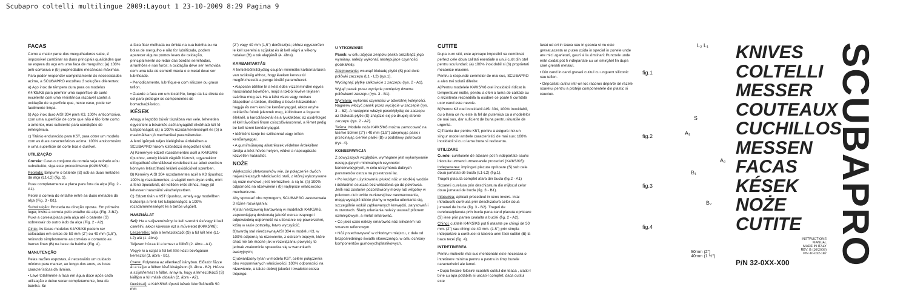Scubapro coltelli multilingue 2009:Layout 1 23-10-2009 8:29 Pagina 9
FACAS
Como a maior parte dos mergulhadores sabe, é impossível combinar as duas principais qualidades que se espera do aço em uma faca de mergulho: (a) 100% anti-corrosiva e (b) propriedades mecânicas máximas.
Para poder responder completamente às necessidades acima, a SCUBAPRO escolheu 3 soluções diferentes:
a) Aço inox de têmpera dura para os modelos K4/K5/K6 para permitir uma superfície de corte excelente com uma resistência razoável contra a oxidação de superfície que, neste caso, pode ser facilmente limpa.
b) Aço inox duro AISI 304 para K3, 100% anticorrosivo, com uma superfície de corte que não é tão forte como a anterior, mas suficiente para condições de emergência.
c) Titânio endurecido para K5T, para obter um modelo com as duas características acima: 100% anticorrosivo e uma superfície de corte boa e durável.
UTILIZAÇÃO
Correia: Caso o conjunto da correia seja retirado e/ou substituído, siga este procedimento (K4/K5/K6):
Retirada: Empurre o batente (S) sob as duas metades da alça (L1-L2) (fig. 1).
Puxe completamente a placa para fora da alça (Fig. 2 - A1).
Retire a correia do entalhe entre as duas metades da alça (Fig. 3 - B1).
Substituição: Proceda na direção oposta. Em primeiro lugar, insira a correia pelo entalhe da alça (Fig. 3-B2). Puxe a correia/placa pela alça até o batente (S) sobressair do outro lado da alça (Fig. 2 - A2).
Cinto: As facas modelos K4/K5/K6 podem ser colocadas em cintos de 50 mm (2") ou 40 mm (1,5"), retirando simplesmente as correias e cortando as barras finas (B) na base da bainha (Fig. 4).
MANUTENÇÃO
Pelas razões expostas, é necessário um cuidado mínimo para manter, ao longo dos anos, as boas características da lâmina.
• Lave totalmente a faca em água doce após cada utilização e deixe secar completamente, fora da bainha: Se
a faca ficar molhada ou úmida na sua bainha ou na bolsa de mergulho e não for lubrificada, podem aparecer alguns pontos leves de oxidação, principalmente ao redor das bordas serrilhadas, arranhões e nos furos: a oxidação deve ser removida com uma tela de esmeril macia e o metal deve ser lubrificado.
• Periodicamente, lubrifique-a com silicone ou graxa teflon.
• Guarde a faca em um local frio, longe da luz direta do sol para proteger os componentes de borracha/plástico.
KÉSEK
Ahogy a legtöbb búvár tisztában van vele, lehetetlen egyesíteni a búvárkés acél anyagától elvárható két fő tulajdonságot: (a) a 100% rozsdamentességet és (b) a maximálisan jó mechanikai paramétereket.
A fenti igények teljes kielégítése érdekében a SCUBAPRO három különböző megoldást kínál:
A) Keményre edzett rozsdamentes acél a K4/K5/K6 típushoz, amely kiváló vágóélt biztosít, ugyanakkor elfogadható ellenállással rendelkezik az adott esetben könnyen letisztítható felületi oxidációval szemben.
B) Kemény AISI 304 rozsdamentes acél a K3 típushoz; 100%-ig rozsdamentes; a vágóél nem olyan erős, mint a fenti típusoknál, de kellően erős ahhoz, hogy jól lehessen használni vészhelyzetben.
C) Edzett titán a K5T típushoz, amely egy modellben biztosítja a fenti két tulajdonságot: a 100% rozsdamentességet és a tartós vágóélt.
HASZNÁLAT
Szíj: Ha a szíjszerelvényt le kell szerelni és/vagy ki kell cserélni, akkor kövesse ezt a műveletet (K4/K5/K6):
Leszerelés: toljа a lemezütközőt (S) a fül két fele (L1-L2) alá (1. ábra).
Teljesen húzza ki a lemezt a fülből (2. ábra - A1).
Vegye ki a szíjat a fül két fele közti bevágáson keresztül (3. ábra - B1).
Csere: Folytassa az ellenkező irányban. Először fűzze át a szíjat a fülben lévő kivágáson (3. ábra - B2). Húzza a szíjat/lemezt a fülbe, annyira, hogy a lemezütköző (S) kiálljon a fül másik oldalán (2. ábra - A2).
Derékszíj: a K4/K5/K6 típusú kések felerősíthetők 50 mm
(2") vagy 40 mm (1,5") derékszíjra; ehhez egyszerűen le kell szerelni a szíjakat és át kell vágni a vékony rudakat (B) a tok alapjánál (4. ábra).
KARBANTARTÁS
A fentiekből kifolyólag csupán minimális karbantartásra van szükség ahhoz, hogy éveken keresztül megőrizhessük a penge kiváló paramétereit.
• Alaposan öblítse le a kést édes vízzel minden egyes használatot követően, majd a tokból kivéve teljesen szárítsa meg azt. Ha a kést vizes vagy nedves állapotban a tokban, illetőleg a búvár-hátizsákban hagyja és nem keni be kenőanyaggal, akkor enyhe oxidációs foltok jelennek meg, különösen a fogazott éleknél, a karcolásoknál és a lyukakban; az oxidréteget el kell távolítani finom csiszolóvászonnal, a fémet pedig be kell kenni kenőanyaggal.
• Időnként kenje be szilikonnal vagy teflon kenőanyaggal.
• A gumi/műanyag alkatrészek védelme érdekében tárolja a kést hűvös helyen, védve a napsugárzás közvetlen hatásától.
NOŻE
Większości płetwonurków wie, że połączenie dwóch najważniejszych właściwości stali, z której wykonywane są noże nurkowe, jest niemożliwe, a są to: (a) 100% odporność na rdzewienie i (b) najlepsze właściwości mechaniczne.
Aby sprostać obu wymogom, SCUBAPRO zastosowała 3 różne rozwiązania:
A)stal nierdzewną hartowaną w modelach K4/K5/K6, zapewniającą doskonałą jakość ostrza trzącego i odpowiednią odporność na utlenianie się powierzchni, którą w razie potrzeby, łatwo wyczyścić;
B)twardą stal nierdzewną AISI 304 w modelu K3, w 100% odporną na rdzewienie, z ostrzem tnącym, które choć nie tak mocne jak w rozwiązaniu powyżej, to jednak znakomicie sprawdza się w warunkach awaryjnych;
C)utwardzony tytan w modelu K5T, celem połączenia obu wspomnianych właściwości: 100% odporności na rdzewienie, a także dobrej jakości i trwałości ostrza tnącego.
U YTKOWANIE
Pasek: w celu zdjęcia zespołu paska oraz/bądź jego wymiany, należy wykonać następujące czynności (K4/K5/K6):
Zdejmowanie: wsunąć blokadę płytki (S) pod dwie połówki zaczepu (L1 - L2) (rys.1).
Wyciągnąć płytkę całkowicie z zaczepu (rys. 2 - A1).
Wyjąć pasek przez wycięcie pomiędzy dwoma połówkami zaczepu (rys. 3 - B1).
Wymiana: wykonać czynności w odwrotnej kolejności. Najpierw włożyć pasek przez wycięcie w zaczepie (rys. 3 – B2). A następnie włożyć pasek/płytkę do zaczepu aż blokada płytki (S) znajdzie się po drugiej stronie zaczepu (rys. 2 - A2).
Taśma: Modele noża K4/K5/K6 można zamocować na taśmie 50mm (2") i 40 mm (1,5") zdejmując paski i przecinając cienkie paski (B) u podstawy pokrowca (rys. 4).
KONSERWACJA
Z powyższych względów, wymagane jest wykonywanie następujących minimalnych czynności konserwacyjnych, w celu utrzymania dobrych parametrów ostrza na przestrzeni lat.
• Po każdym użytkowaniu płukać nóż w słodkiej wodzie i dokładnie osuszać bez wkładania go do pokrowca. Jeśli nóż zostanie pozostawiony mokry lub wilgotny w pokrowcu lub torbie nurkowej bez nasmarowania, mogą wystąpić lekkie plamy w wyniku utleniania się, szczególnie wokół ząbkowanych krawędzi, zarysowań i w otworach. Ślady utleniania należy usuwać płótnem szmerglowym, a metal smarować.
• Co jakiś czas należy smarować nóż silikonem lub smarem teflonowym.
• Nóż przechowywać w chłodnym miejscu, z dala od bezpośredniego światła słonecznego, w celu ochrony komponentów gumowych/plastikowych.
CUTITE
Dupa cum stiti, este aproape imposibil sa combinati perfect cele doua calitati esentiale a unui cutit din otel pentru scufundari: (a) 100% inoxidabil si (b) proprietati mecanice maxime.
Pentru a raspunde cerintelor de mai sus, SCUBAPRO a ales trei solutii diferite:
A)Pentru modelele K4/K5/K6 otel inoxidabil ridicat la temperature inalte, pentru a oferi o lama de calitate cu o rezistenta rezonabila la oxidare ce poate fi curatata usor cand este nevoie.
B)Pentru K3 otel inoxidabil AISI 304, 100% inoxidabil, cu o lama ce nu este la fel de puternica ca a modelelor de mai sus, dar suficient de buna pentru situatiile de urgenta.
C)Titaniu dur pentru K5T, pentru a asigura intr-un singur model ambele caracteristici de mai sus: 100% inoxidabil si cu o lama buna si rezistenta.
UTILIZARE
Curele: curelusele de atasare pot fi indepartate sau/si inlocuite urmand urmatoarele proceduri (K4/K5/K6):
Indepartarea: impingeti placuta opritoare (S) sub cele doua jumatati de bucla (L1-L2) (fig.1).
Trageti placuta complet afara din bucla (fig.2 - A1)
Scoateti curelusa prin deschizatura din mijlocul celor doua jumatati de bucla (fig. 3 - B1).
Inlocuirea: aplicati procedeul in sens invers. Intai introduceti curelusa prin deschizatura celor doua jumatati de bucla (fig. 3 - B2). Trageti de curelusa/placuta prin bucla pana cand placuta opritoare (S) iese prin partea cealalta a buclei (fig. 2 - A2).
Chingi: cutitele K4/K5/K6 pot fi atasate pe chingi de 50 mm. (2") sau chingi de 40 mm. (1.5") prin simpla indepartare a curelusei si taierea unei fasii subtiri (B) la baza tecei (fig. 4).
INTRETINEREA
Pentru motivele mai sus mentionate este necesara o intretinere minima pentru a pastra in timp bunele caracteristici ale lamei.
• Dupa fiecare folosire scoateti cutitul din teaca , clatiti-l bine cu apa potabila si uscati-l complet: daca cutitul este
lasat ud ori in teaca sau in geanta si nu este gresat,acesta ar putea oxida in special in zonele unde are mici zgarieturi, gauri si la zimtinari: Punctele unde este oxidat pot fi indepartate cu un smirghel fin dupa care gresati metalul.
• Din cand in cand gresati cutitul cu unguent siliconic sau teflon.
• Depozitati cutitul intr-un loc racoros departe de razele soarelui pentru a proteja componentele din plastic si cauciuc.
L₂ L₁
fig.1
S
A₁
fig.2
A₂
B₁
fig.3
B₂
fig.4
50mm (2")
40mm (1 ½")
KNIVES
COLTELLI
MESSER
COUTEAUX
CUCHILLOS
MESSEN
FACAS
KÉSEK
NOŻE
CUTITE
INSTRUCTIONS
MANUAL
MADE IN ITALY
REV. B (10/2009)
P/N 40-032-187
P/N 32-0XX-X00
SCUBAPRO